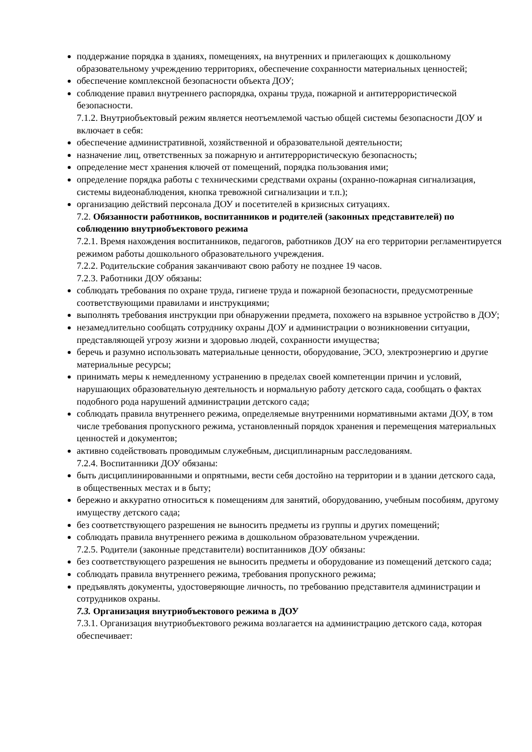поддержание порядка в зданиях, помещениях, на внутренних и прилегающих к дошкольному образовательному учреждению территориях, обеспечение сохранности материальных ценностей;
обеспечение комплексной безопасности объекта ДОУ;
соблюдение правил внутреннего распорядка, охраны труда, пожарной и антитеррористической безопасности.
7.1.2. Внутриобъектовый режим является неотъемлемой частью общей системы безопасности ДОУ и включает в себя:
обеспечение административной, хозяйственной и образовательной деятельности;
назначение лиц, ответственных за пожарную и антитеррористическую безопасность;
определение мест хранения ключей от помещений, порядка пользования ими;
определение порядка работы с техническими средствами охраны (охранно-пожарная сигнализация, системы видеонаблюдения, кнопка тревожной сигнализации и т.п.);
организацию действий персонала ДОУ и посетителей в кризисных ситуациях.
7.2. Обязанности работников, воспитанников и родителей (законных представителей) по соблюдению внутриобъектового режима
7.2.1. Время нахождения воспитанников, педагогов, работников ДОУ на его территории регламентируется режимом работы дошкольного образовательного учреждения.
7.2.2. Родительские собрания заканчивают свою работу не позднее 19 часов.
7.2.3. Работники ДОУ обязаны:
соблюдать требования по охране труда, гигиене труда и пожарной безопасности, предусмотренные соответствующими правилами и инструкциями;
выполнять требования инструкции при обнаружении предмета, похожего на взрывное устройство в ДОУ;
незамедлительно сообщать сотруднику охраны ДОУ и администрации о возникновении ситуации, представляющей угрозу жизни и здоровью людей, сохранности имущества;
беречь и разумно использовать материальные ценности, оборудование, ЭСО, электроэнергию и другие материальные ресурсы;
принимать меры к немедленному устранению в пределах своей компетенции причин и условий, нарушающих образовательную деятельность и нормальную работу детского сада, сообщать о фактах подобного рода нарушений администрации детского сада;
соблюдать правила внутреннего режима, определяемые внутренними нормативными актами ДОУ, в том числе требования пропускного режима, установленный порядок хранения и перемещения материальных ценностей и документов;
активно содействовать проводимым служебным, дисциплинарным расследованиям.
7.2.4. Воспитанники ДОУ обязаны:
быть дисциплинированными и опрятными, вести себя достойно на территории и в здании детского сада, в общественных местах и в быту;
бережно и аккуратно относиться к помещениям для занятий, оборудованию, учебным пособиям, другому имуществу детского сада;
без соответствующего разрешения не выносить предметы из группы и других помещений;
соблюдать правила внутреннего режима в дошкольном образовательном учреждении.
7.2.5. Родители (законные представители) воспитанников ДОУ обязаны:
без соответствующего разрешения не выносить предметы и оборудование из помещений детского сада;
соблюдать правила внутреннего режима, требования пропускного режима;
предъявлять документы, удостоверяющие личность, по требованию представителя администрации и сотрудников охраны.
7.3. Организация внутриобъектового режима в ДОУ
7.3.1. Организация внутриобъектового режима возлагается на администрацию детского сада, которая обеспечивает: